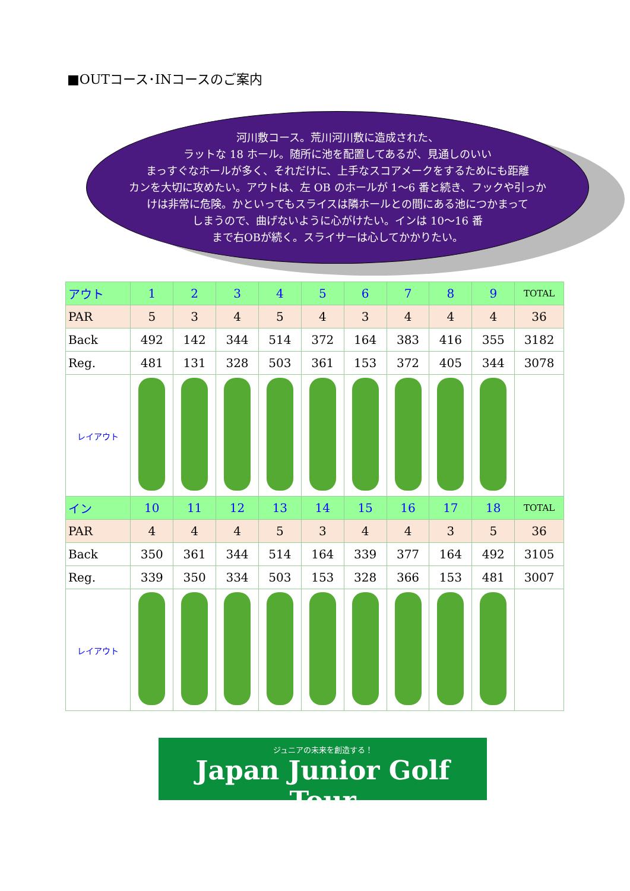■OUTコース･INコースのご案内
河川敷コース。荒川河川敷に造成された、
ラットな 18 ホール。随所に池を配置してあるが、見通しのいい
まっすぐなホールが多く、それだけに、上手なスコアメークをするためにも距離
カンを大切に攻めたい。アウトは、左 OB のホールが 1～6 番と続き、フックや引っか
けは非常に危険。かといってもスライスは隣ホールとの間にある池につかまって
しまうので、曲げないように心がけたい。インは 10～16 番
まで右OBが続く。スライサーは心してかかりたい。
| アウト | 1 | 2 | 3 | 4 | 5 | 6 | 7 | 8 | 9 | TOTAL |
| PAR | 5 | 3 | 4 | 5 | 4 | 3 | 4 | 4 | 4 | 36 |
| Back | 492 | 142 | 344 | 514 | 372 | 164 | 383 | 416 | 355 | 3182 |
| Reg. | 481 | 131 | 328 | 503 | 361 | 153 | 372 | 405 | 344 | 3078 |
| レイアウト | | | | | | | | | | |
| イン | 10 | 11 | 12 | 13 | 14 | 15 | 16 | 17 | 18 | TOTAL |
| PAR | 4 | 4 | 4 | 5 | 3 | 4 | 4 | 3 | 5 | 36 |
| Back | 350 | 361 | 344 | 514 | 164 | 339 | 377 | 164 | 492 | 3105 |
| Reg. | 339 | 350 | 334 | 503 | 153 | 328 | 366 | 153 | 481 | 3007 |
| レイアウト | | | | | | | | | | |
ジュニアの未来を創造する！
Japan Junior Golf Tour